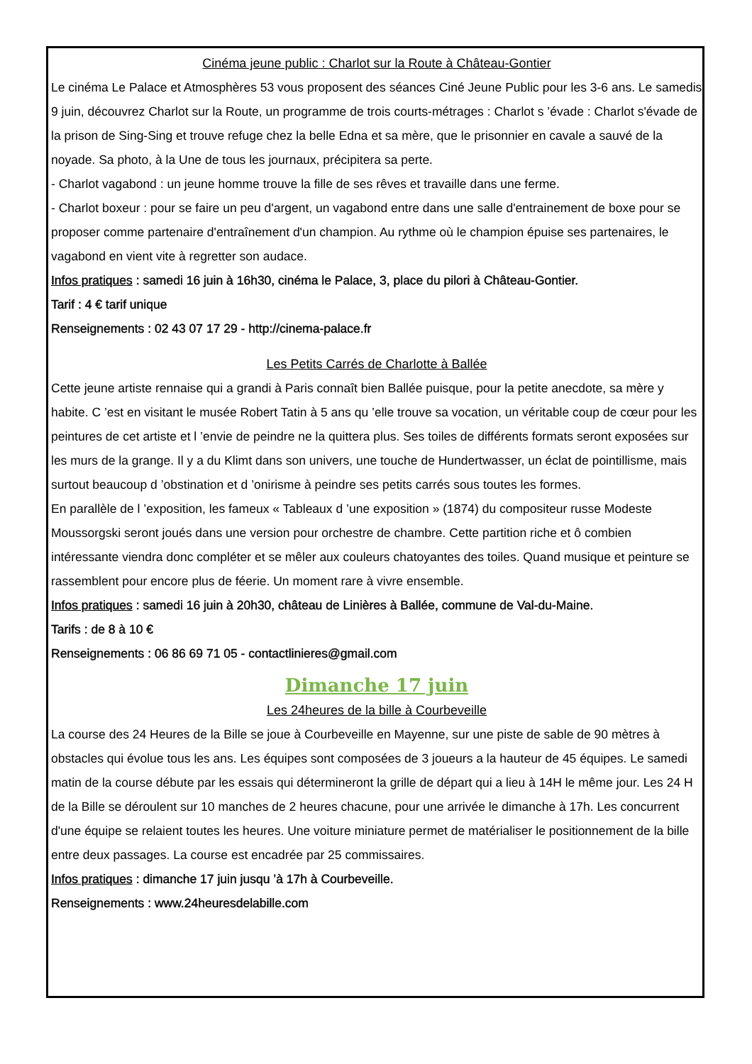Cinéma jeune public : Charlot sur la Route à Château-Gontier
Le cinéma Le Palace et Atmosphères 53 vous proposent des séances Ciné Jeune Public pour les 3-6 ans. Le samedis 9 juin, découvrez Charlot sur la Route, un programme de trois courts-métrages : Charlot s ’évade : Charlot s'évade de la prison de Sing-Sing et trouve refuge chez la belle Edna et sa mère, que le prisonnier en cavale a sauvé de la noyade. Sa photo, à la Une de tous les journaux, précipitera sa perte.
- Charlot vagabond : un jeune homme trouve la fille de ses rêves et travaille dans une ferme.
- Charlot boxeur : pour se faire un peu d'argent, un vagabond entre dans une salle d'entrainement de boxe pour se proposer comme partenaire d'entraînement d'un champion. Au rythme où le champion épuise ses partenaires, le vagabond en vient vite à regretter son audace.
Infos pratiques : samedi 16 juin à 16h30, cinéma le Palace, 3, place du pilori à Château-Gontier.
Tarif : 4 € tarif unique
Renseignements : 02 43 07 17 29 - http://cinema-palace.fr
Les Petits Carrés de Charlotte à Ballée
Cette jeune artiste rennaise qui a grandi à Paris connaît bien Ballée puisque, pour la petite anecdote, sa mère y habite. C ’est en visitant le musée Robert Tatin à 5 ans qu ’elle trouve sa vocation, un véritable coup de cœur pour les peintures de cet artiste et l ’envie de peindre ne la quittera plus. Ses toiles de différents formats seront exposées sur les murs de la grange. Il y a du Klimt dans son univers, une touche de Hundertwasser, un éclat de pointillisme, mais surtout beaucoup d ’obstination et d ’onirisme à peindre ses petits carrés sous toutes les formes.
En parallèle de l ’exposition, les fameux « Tableaux d ’une exposition » (1874) du compositeur russe Modeste Moussorgski seront joués dans une version pour orchestre de chambre. Cette partition riche et ô combien intéressante viendra donc compléter et se mêler aux couleurs chatoyantes des toiles. Quand musique et peinture se rassemblent pour encore plus de féerie. Un moment rare à vivre ensemble.
Infos pratiques : samedi 16 juin à 20h30, château de Linières à Ballée, commune de Val-du-Maine.
Tarifs : de 8 à 10 €
Renseignements : 06 86 69 71 05 - contactlinieres@gmail.com
Dimanche 17 juin
Les 24heures de la bille à Courbeveille
La course des 24 Heures de la Bille se joue à Courbeveille en Mayenne, sur une piste de sable de 90 mètres à obstacles qui évolue tous les ans. Les équipes sont composées de 3 joueurs a la hauteur de 45 équipes. Le samedi matin de la course débute par les essais qui détermineront la grille de départ qui a lieu à 14H le même jour. Les 24 H de la Bille se déroulent sur 10 manches de 2 heures chacune, pour une arrivée le dimanche à 17h. Les concurrent d'une équipe se relaient toutes les heures. Une voiture miniature permet de matérialiser le positionnement de la bille entre deux passages. La course est encadrée par 25 commissaires.
Infos pratiques : dimanche 17 juin jusqu ’à 17h à Courbeveille.
Renseignements : www.24heuresdelabille.com